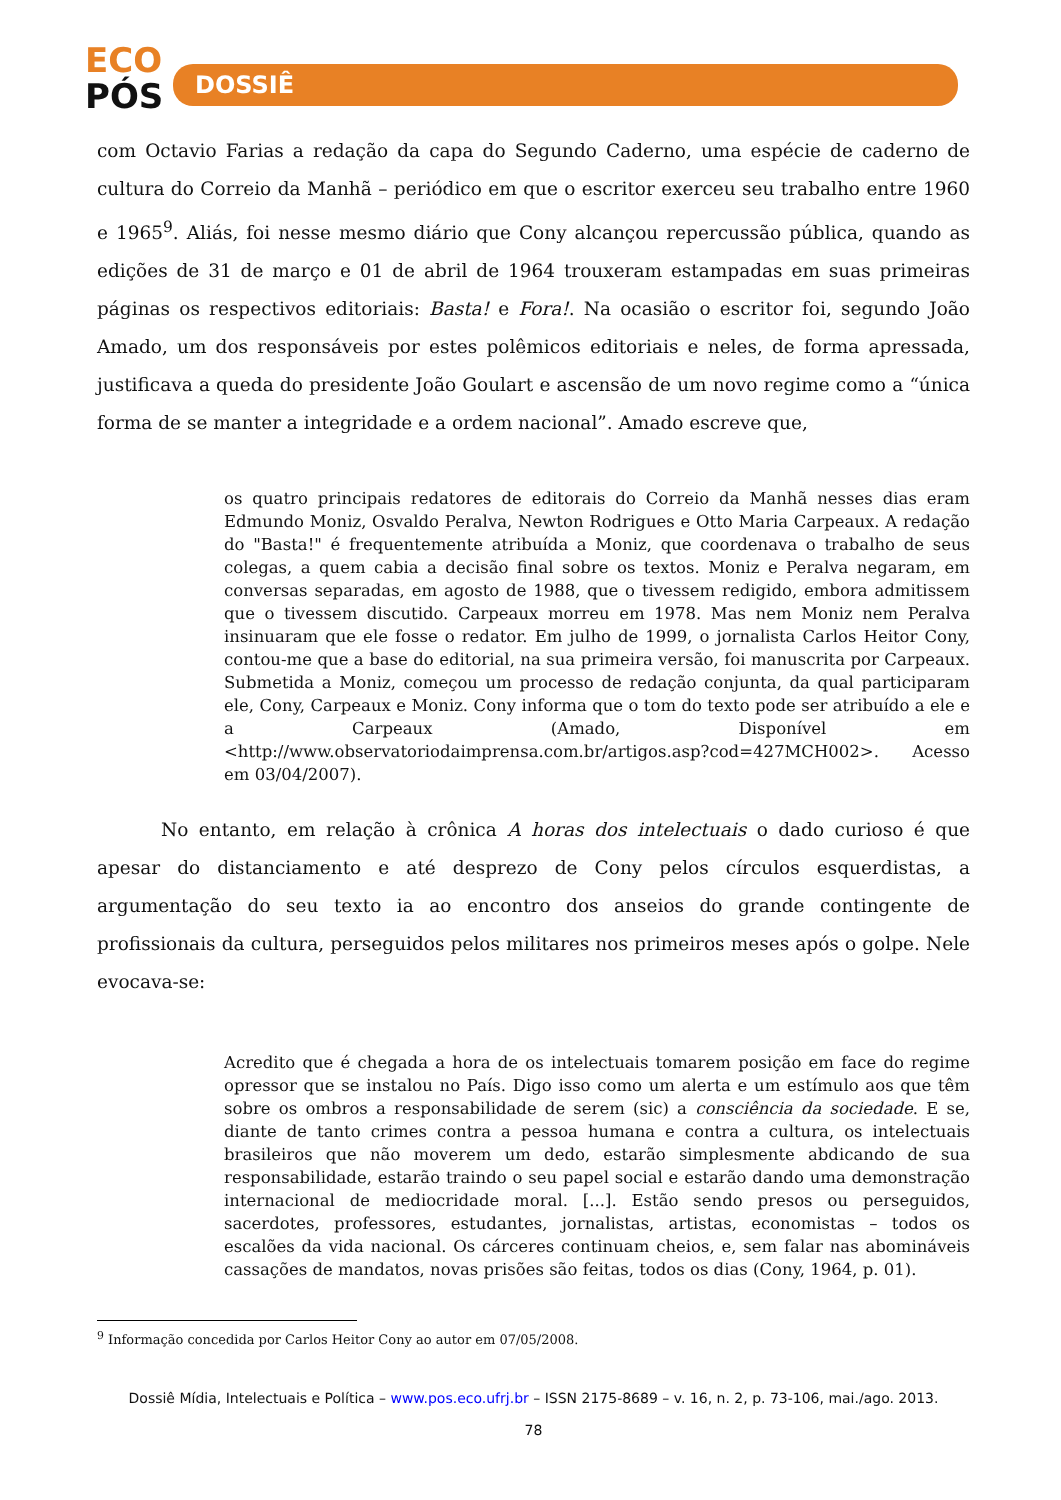ECO
PÓS
DOSSIÊ
com Octavio Farias a redação da capa do Segundo Caderno, uma espécie de caderno de cultura do Correio da Manhã – periódico em que o escritor exerceu seu trabalho entre 1960 e 1965<sup>9</sup>. Aliás, foi nesse mesmo diário que Cony alcançou repercussão pública, quando as edições de 31 de março e 01 de abril de 1964 trouxeram estampadas em suas primeiras páginas os respectivos editoriais: Basta! e Fora!. Na ocasião o escritor foi, segundo João Amado, um dos responsáveis por estes polêmicos editoriais e neles, de forma apressada, justificava a queda do presidente João Goulart e ascensão de um novo regime como a “única forma de se manter a integridade e a ordem nacional”. Amado escreve que,
os quatro principais redatores de editorais do Correio da Manhã nesses dias eram Edmundo Moniz, Osvaldo Peralva, Newton Rodrigues e Otto Maria Carpeaux. A redação do "Basta!" é frequentemente atribuída a Moniz, que coordenava o trabalho de seus colegas, a quem cabia a decisão final sobre os textos. Moniz e Peralva negaram, em conversas separadas, em agosto de 1988, que o tivessem redigido, embora admitissem que o tivessem discutido. Carpeaux morreu em 1978. Mas nem Moniz nem Peralva insinuaram que ele fosse o redator. Em julho de 1999, o jornalista Carlos Heitor Cony, contou-me que a base do editorial, na sua primeira versão, foi manuscrita por Carpeaux. Submetida a Moniz, começou um processo de redação conjunta, da qual participaram ele, Cony, Carpeaux e Moniz. Cony informa que o tom do texto pode ser atribuído a ele e a Carpeaux (Amado, Disponível em <http://www.observatoriodaimprensa.com.br/artigos.asp?cod=427MCH002>. Acesso em 03/04/2007).
No entanto, em relação à crônica A horas dos intelectuais o dado curioso é que apesar do distanciamento e até desprezo de Cony pelos círculos esquerdistas, a argumentação do seu texto ia ao encontro dos anseios do grande contingente de profissionais da cultura, perseguidos pelos militares nos primeiros meses após o golpe. Nele evocava-se:
Acredito que é chegada a hora de os intelectuais tomarem posição em face do regime opressor que se instalou no País. Digo isso como um alerta e um estímulo aos que têm sobre os ombros a responsabilidade de serem (sic) a consciência da sociedade. E se, diante de tanto crimes contra a pessoa humana e contra a cultura, os intelectuais brasileiros que não moverem um dedo, estarão simplesmente abdicando de sua responsabilidade, estarão traindo o seu papel social e estarão dando uma demonstração internacional de mediocridade moral. [...]. Estão sendo presos ou perseguidos, sacerdotes, professores, estudantes, jornalistas, artistas, economistas – todos os escalões da vida nacional. Os cárceres continuam cheios, e, sem falar nas abomináveis cassações de mandatos, novas prisões são feitas, todos os dias (Cony, 1964, p. 01).
<sup>9</sup> Informação concedida por Carlos Heitor Cony ao autor em 07/05/2008.
Dossiê Mídia, Intelectuais e Política – www.pos.eco.ufrj.br – ISSN 2175-8689 – v. 16, n. 2, p. 73-106, mai./ago. 2013.
78